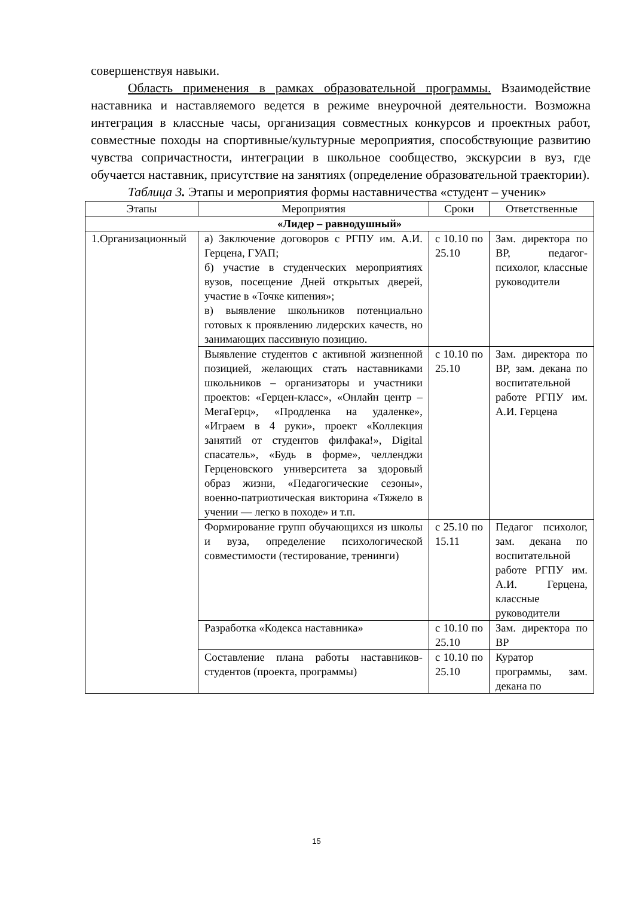совершенствуя навыки.
Область применения в рамках образовательной программы. Взаимодействие наставника и наставляемого ведется в режиме внеурочной деятельности. Возможна интеграция в классные часы, организация совместных конкурсов и проектных работ, совместные походы на спортивные/культурные мероприятия, способствующие развитию чувства сопричастности, интеграции в школьное сообщество, экскурсии в вуз, где обучается наставник, присутствие на занятиях (определение образовательной траектории).
Таблица 3. Этапы и мероприятия формы наставничества «студент – ученик»
| Этапы | Мероприятия | Сроки | Ответственные |
| --- | --- | --- | --- |
| «Лидер – равнодушный» | | | |
| 1.Организационный | а) Заключение договоров с РГПУ им. А.И. Герцена, ГУАП; б) участие в студенческих мероприятиях вузов, посещение Дней открытых дверей, участие в «Точке кипения»; в) выявление школьников потенциально готовых к проявлению лидерских качеств, но занимающих пассивную позицию. | с 10.10 по 25.10 | Зам. директора по ВР, педагог-психолог, классные руководители |
| | Выявление студентов с активной жизненной позицией, желающих стать наставниками школьников – организаторы и участники проектов: «Герцен-класс», «Онлайн центр – МегаГерц», «Продленка на удаленке», «Играем в 4 руки», проект «Коллекция занятий от студентов филфака!», Digital спасатель», «Будь в форме», челленджи Герценовского университета за здоровый образ жизни, «Педагогические сезоны», военно-патриотическая викторина «Тяжело в учении — легко в походе» и т.п. | с 10.10 по 25.10 | Зам. директора по ВР, зам. декана по воспитательной работе РГПУ им. А.И. Герцена |
| | Формирование групп обучающихся из школы и вуза, определение психологической совместимости (тестирование, тренинги) | с 25.10 по 15.11 | Педагог психолог, зам. декана по воспитательной работе РГПУ им. А.И. Герцена, классные руководители |
| | Разработка «Кодекса наставника» | с 10.10 по 25.10 | Зам. директора по ВР |
| | Составление плана работы наставников-студентов (проекта, программы) | с 10.10 по 25.10 | Куратор программы, зам. декана по |
15